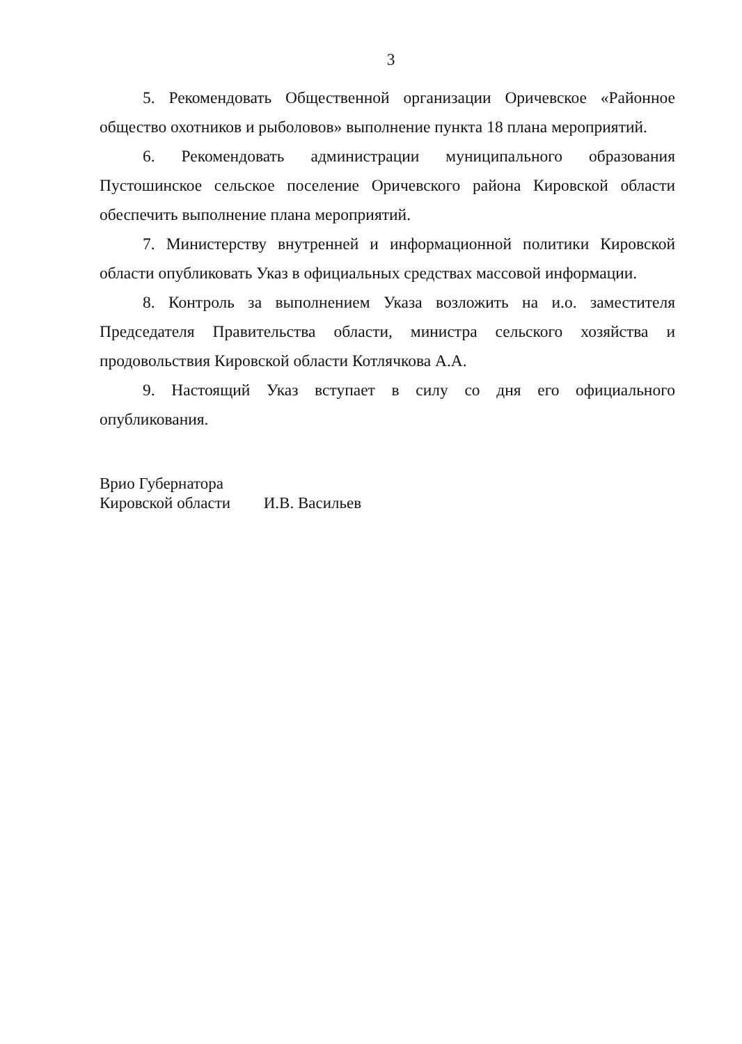3
5. Рекомендовать Общественной организации Оричевское «Районное общество охотников и рыболовов» выполнение пункта 18 плана мероприятий.
6. Рекомендовать администрации муниципального образования Пустошинское сельское поселение Оричевского района Кировской области обеспечить выполнение плана мероприятий.
7. Министерству внутренней и информационной политики Кировской области опубликовать Указ в официальных средствах массовой информации.
8. Контроль за выполнением Указа возложить на и.о. заместителя Председателя Правительства области, министра сельского хозяйства и продовольствия Кировской области Котлячкова А.А.
9. Настоящий Указ вступает в силу со дня его официального опубликования.
Врио Губернатора
Кировской области И.В. Васильев